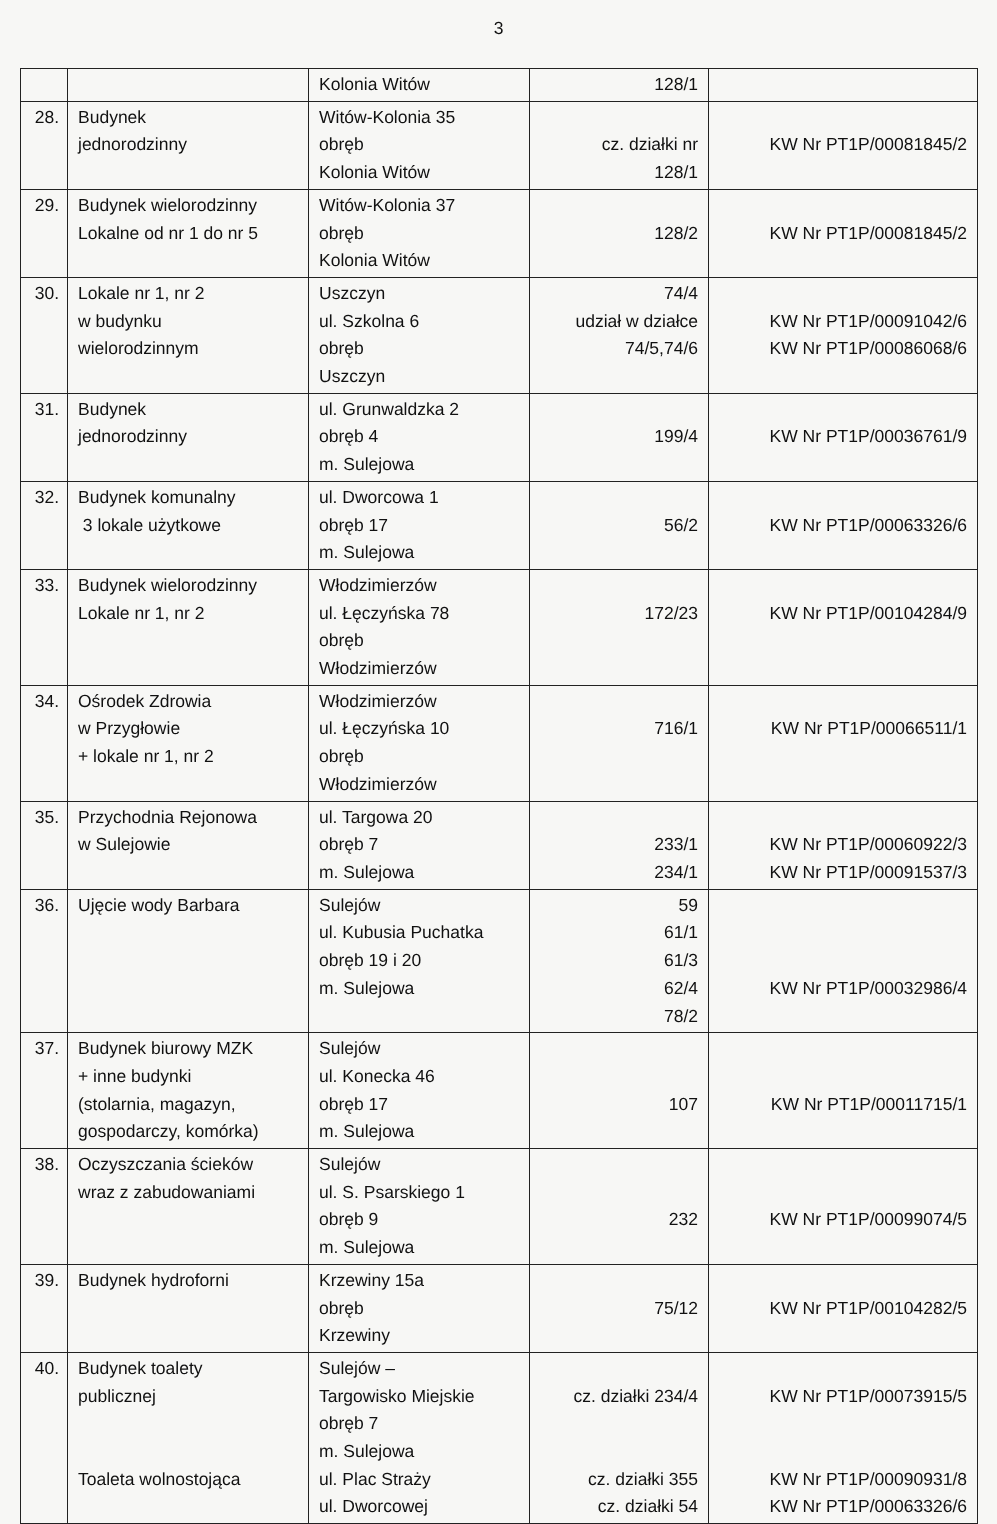3
| | | Kolonia Witów | 128/1 | |
| 28. | Budynek jednorodzinny | Witów-Kolonia 35 obręb Kolonia Witów | cz. działki nr 128/1 | KW Nr PT1P/00081845/2 |
| 29. | Budynek wielorodzinny Lokalne od nr 1 do nr 5 | Witów-Kolonia 37 obręb Kolonia Witów | 128/2 | KW Nr PT1P/00081845/2 |
| 30. | Lokale nr 1, nr 2 w budynku wielorodzinnym | Uszczyn ul. Szkolna 6 obręb Uszczyn | 74/4 udział w działce 74/5,74/6 | KW Nr PT1P/00091042/6 KW Nr PT1P/00086068/6 |
| 31. | Budynek jednorodzinny | ul. Grunwaldzka 2 obręb 4 m. Sulejowa | 199/4 | KW Nr PT1P/00036761/9 |
| 32. | Budynek komunalny 3 lokale użytkowe | ul. Dworcowa 1 obręb 17 m. Sulejowa | 56/2 | KW Nr PT1P/00063326/6 |
| 33. | Budynek wielorodzinny Lokale nr 1, nr 2 | Włodzimierzów ul. Łęczyńska 78 obręb Włodzimierzów | 172/23 | KW Nr PT1P/00104284/9 |
| 34. | Ośrodek Zdrowia w Przygłowie + lokale nr 1, nr 2 | Włodzimierzów ul. Łęczyńska 10 obręb Włodzimierzów | 716/1 | KW Nr PT1P/00066511/1 |
| 35. | Przychodnia Rejonowa w Sulejowie | ul. Targowa 20 obręb 7 m. Sulejowa | 233/1 234/1 | KW Nr PT1P/00060922/3 KW Nr PT1P/00091537/3 |
| 36. | Ujęcie wody Barbara | Sulejów ul. Kubusia Puchatka obręb 19 i 20 m. Sulejowa | 59 61/1 61/3 62/4 78/2 | KW Nr PT1P/00032986/4 |
| 37. | Budynek biurowy MZK + inne budynki (stolarnia, magazyn, gospodarczy, komórka) | Sulejów ul. Konecka 46 obręb 17 m. Sulejowa | 107 | KW Nr PT1P/00011715/1 |
| 38. | Oczyszczania ścieków wraz z zabudowaniami | Sulejów ul. S. Psarskiego 1 obręb 9 m. Sulejowa | 232 | KW Nr PT1P/00099074/5 |
| 39. | Budynek hydroforni | Krzewiny 15a obręb Krzewiny | 75/12 | KW Nr PT1P/00104282/5 |
| 40. | Budynek toalety publicznej Toaleta wolnostojąca | Sulejów – Targowisko Miejskie obręb 7 m. Sulejowa ul. Plac Straży ul. Dworcowej | cz. działki 234/4 cz. działki 355 cz. działki 54 | KW Nr PT1P/00073915/5 KW Nr PT1P/00090931/8 KW Nr PT1P/00063326/6 |